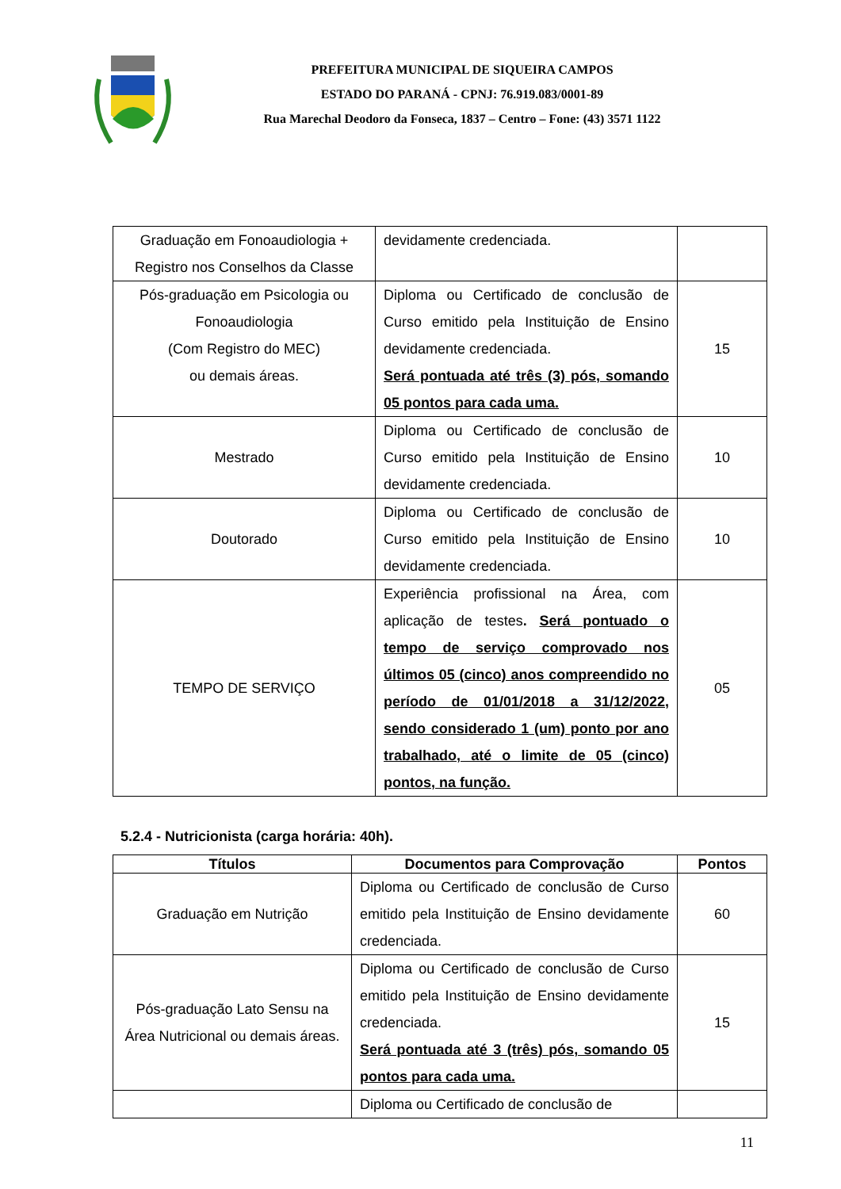PREFEITURA MUNICIPAL DE SIQUEIRA CAMPOS
ESTADO DO PARANÁ - CPNJ: 76.919.083/0001-89
Rua Marechal Deodoro da Fonseca, 1837 – Centro – Fone: (43) 3571 1122
| Graduação em Fonoaudiologia + Registro nos Conselhos da Classe | devidamente credenciada. | |
| Pós-graduação em Psicologia ou Fonoaudiologia (Com Registro do MEC) ou demais áreas. | Diploma ou Certificado de conclusão de Curso emitido pela Instituição de Ensino devidamente credenciada. Será pontuada até três (3) pós, somando 05 pontos para cada uma. | 15 |
| Mestrado | Diploma ou Certificado de conclusão de Curso emitido pela Instituição de Ensino devidamente credenciada. | 10 |
| Doutorado | Diploma ou Certificado de conclusão de Curso emitido pela Instituição de Ensino devidamente credenciada. | 10 |
| TEMPO DE SERVIÇO | Experiência profissional na Área, com aplicação de testes . Será pontuado o tempo de serviço comprovado nos últimos 05 (cinco) anos compreendido no período de 01/01/2018 a 31/12/2022, sendo considerado 1 (um) ponto por ano trabalhado, até o limite de 05 (cinco) pontos, na função. | 05 |
5.2.4 - Nutricionista (carga horária: 40h).
| Títulos | Documentos para Comprovação | Pontos |
| --- | --- | --- |
| Graduação em Nutrição | Diploma ou Certificado de conclusão de Curso emitido pela Instituição de Ensino devidamente credenciada. | 60 |
| Pós-graduação Lato Sensu na Área Nutricional ou demais áreas. | Diploma ou Certificado de conclusão de Curso emitido pela Instituição de Ensino devidamente credenciada. Será pontuada até 3 (três) pós, somando 05 pontos para cada uma. | 15 |
| | Diploma ou Certificado de conclusão de | |
11